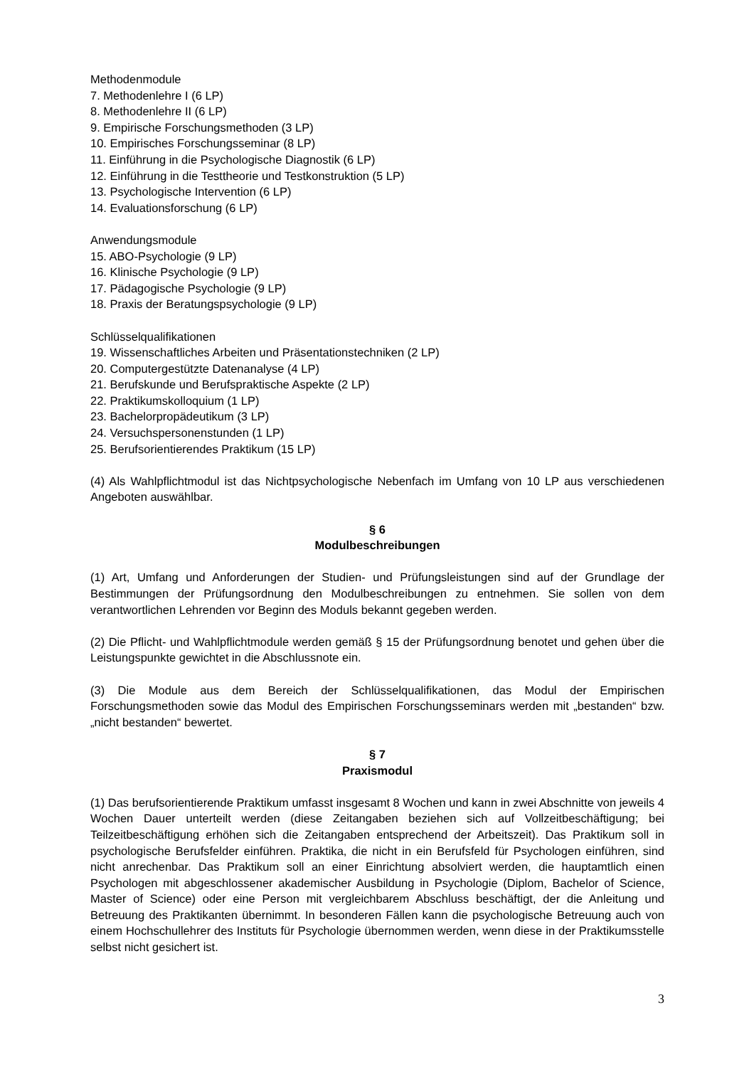Methodenmodule
7. Methodenlehre I (6 LP)
8. Methodenlehre II (6 LP)
9. Empirische Forschungsmethoden (3 LP)
10. Empirisches Forschungsseminar (8 LP)
11. Einführung in die Psychologische Diagnostik (6 LP)
12. Einführung in die Testtheorie und Testkonstruktion (5 LP)
13. Psychologische Intervention (6 LP)
14. Evaluationsforschung (6 LP)
Anwendungsmodule
15. ABO-Psychologie (9 LP)
16. Klinische Psychologie (9 LP)
17. Pädagogische Psychologie (9 LP)
18. Praxis der Beratungspsychologie (9 LP)
Schlüsselqualifikationen
19. Wissenschaftliches Arbeiten und Präsentationstechniken (2 LP)
20. Computergestützte Datenanalyse (4 LP)
21. Berufskunde und Berufspraktische Aspekte (2 LP)
22. Praktikumskolloquium (1 LP)
23. Bachelorpropädeutikum (3 LP)
24. Versuchspersonenstunden (1 LP)
25. Berufsorientierendes Praktikum (15 LP)
(4) Als Wahlpflichtmodul ist das Nichtpsychologische Nebenfach im Umfang von 10 LP aus verschiedenen Angeboten auswählbar.
§ 6
Modulbeschreibungen
(1) Art, Umfang und Anforderungen der Studien- und Prüfungsleistungen sind auf der Grundlage der Bestimmungen der Prüfungsordnung den Modulbeschreibungen zu entnehmen. Sie sollen von dem verantwortlichen Lehrenden vor Beginn des Moduls bekannt gegeben werden.
(2) Die Pflicht- und Wahlpflichtmodule werden gemäß § 15 der Prüfungsordnung benotet und gehen über die Leistungspunkte gewichtet in die Abschlussnote ein.
(3) Die Module aus dem Bereich der Schlüsselqualifikationen, das Modul der Empirischen Forschungsmethoden sowie das Modul des Empirischen Forschungsseminars werden mit „bestanden“ bzw. „nicht bestanden“ bewertet.
§ 7
Praxismodul
(1) Das berufsorientierende Praktikum umfasst insgesamt 8 Wochen und kann in zwei Abschnitte von jeweils 4 Wochen Dauer unterteilt werden (diese Zeitangaben beziehen sich auf Vollzeitbeschäftigung; bei Teilzeitbeschäftigung erhöhen sich die Zeitangaben entsprechend der Arbeitszeit). Das Praktikum soll in psychologische Berufsfelder einführen. Praktika, die nicht in ein Berufsfeld für Psychologen einführen, sind nicht anrechenbar. Das Praktikum soll an einer Einrichtung absolviert werden, die hauptamtlich einen Psychologen mit abgeschlossener akademischer Ausbildung in Psychologie (Diplom, Bachelor of Science, Master of Science) oder eine Person mit vergleichbarem Abschluss beschäftigt, der die Anleitung und Betreuung des Praktikanten übernimmt. In besonderen Fällen kann die psychologische Betreuung auch von einem Hochschullehrer des Instituts für Psychologie übernommen werden, wenn diese in der Praktikumsstelle selbst nicht gesichert ist.
3